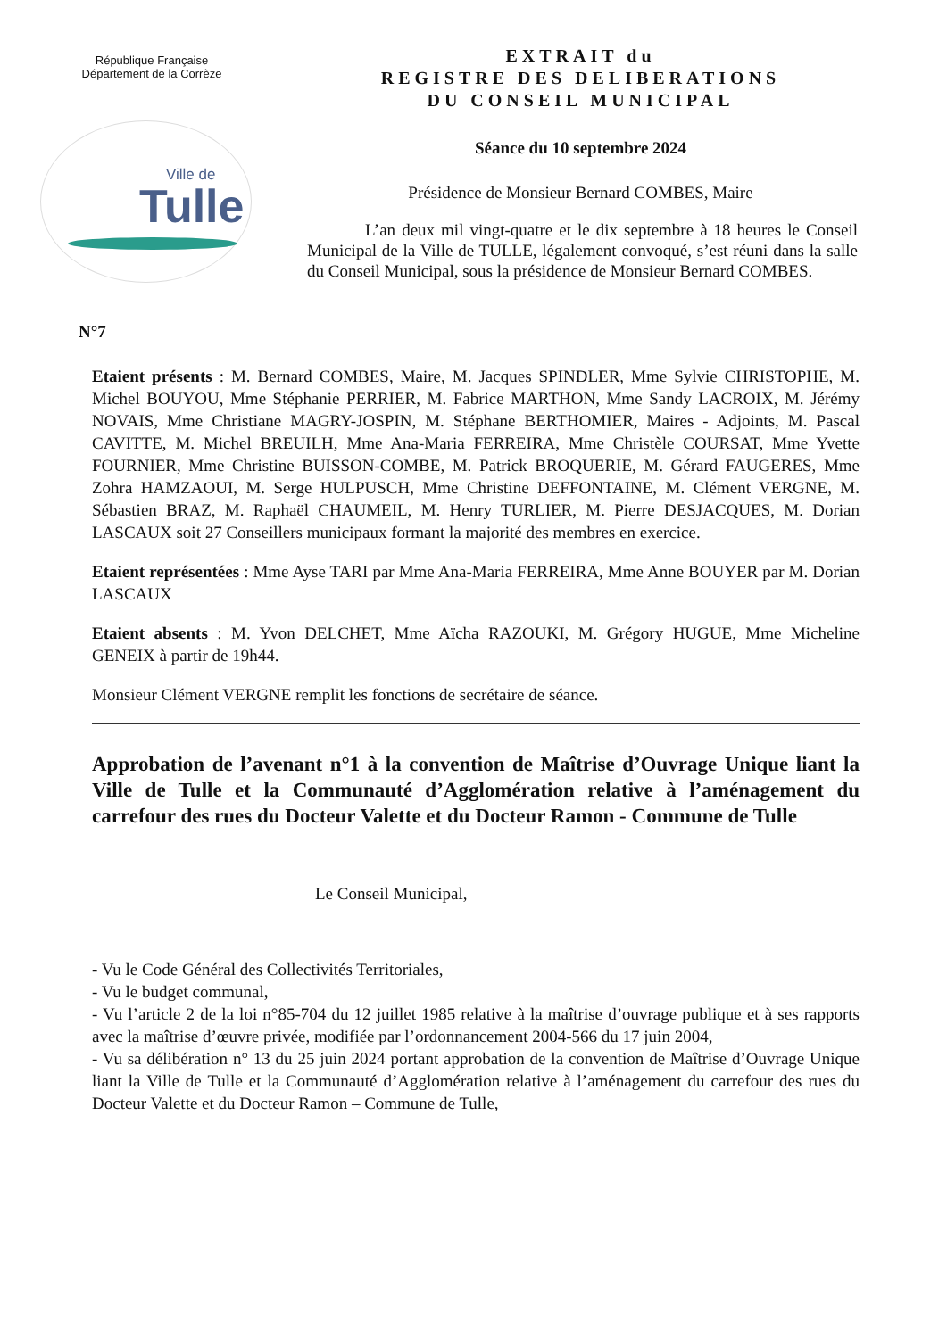République Française
Département de la Corrèze
Ville de
Tulle
EXTRAIT du
REGISTRE DES DELIBERATIONS
DU CONSEIL MUNICIPAL
Séance du 10 septembre 2024
Présidence de Monsieur Bernard COMBES, Maire
L’an deux mil vingt-quatre et le dix septembre à 18 heures le Conseil Municipal de la Ville de TULLE, légalement convoqué, s’est réuni dans la salle du Conseil Municipal, sous la présidence de Monsieur Bernard COMBES.
N°7
Etaient présents : M. Bernard COMBES, Maire, M. Jacques SPINDLER, Mme Sylvie CHRISTOPHE, M. Michel BOUYOU, Mme Stéphanie PERRIER, M. Fabrice MARTHON, Mme Sandy LACROIX, M. Jérémy NOVAIS, Mme Christiane MAGRY-JOSPIN, M. Stéphane BERTHOMIER, Maires - Adjoints, M. Pascal CAVITTE, M. Michel BREUILH, Mme Ana-Maria FERREIRA, Mme Christèle COURSAT, Mme Yvette FOURNIER, Mme Christine BUISSON-COMBE, M. Patrick BROQUERIE, M. Gérard FAUGERES, Mme Zohra HAMZAOUI, M. Serge HULPUSCH, Mme Christine DEFFONTAINE, M. Clément VERGNE, M. Sébastien BRAZ, M. Raphaël CHAUMEIL, M. Henry TURLIER, M. Pierre DESJACQUES, M. Dorian LASCAUX soit 27 Conseillers municipaux formant la majorité des membres en exercice.
Etaient représentées : Mme Ayse TARI par Mme Ana-Maria FERREIRA, Mme Anne BOUYER par M. Dorian LASCAUX
Etaient absents : M. Yvon DELCHET, Mme Aïcha RAZOUKI, M. Grégory HUGUE, Mme Micheline GENEIX à partir de 19h44.
Monsieur Clément VERGNE remplit les fonctions de secrétaire de séance.
Approbation de l’avenant n°1 à la convention de Maîtrise d’Ouvrage Unique liant la Ville de Tulle et la Communauté d’Agglomération relative à l’aménagement du carrefour des rues du Docteur Valette et du Docteur Ramon - Commune de Tulle
Le Conseil Municipal,
- Vu le Code Général des Collectivités Territoriales,
- Vu le budget communal,
- Vu l’article 2 de la loi n°85-704 du 12 juillet 1985 relative à la maîtrise d’ouvrage publique et à ses rapports avec la maîtrise d’œuvre privée, modifiée par l’ordonnancement 2004-566 du 17 juin 2004,
- Vu sa délibération n° 13 du 25 juin 2024 portant approbation de la convention de Maîtrise d’Ouvrage Unique liant la Ville de Tulle et la Communauté d’Agglomération relative à l’aménagement du carrefour des rues du Docteur Valette et du Docteur Ramon – Commune de Tulle,